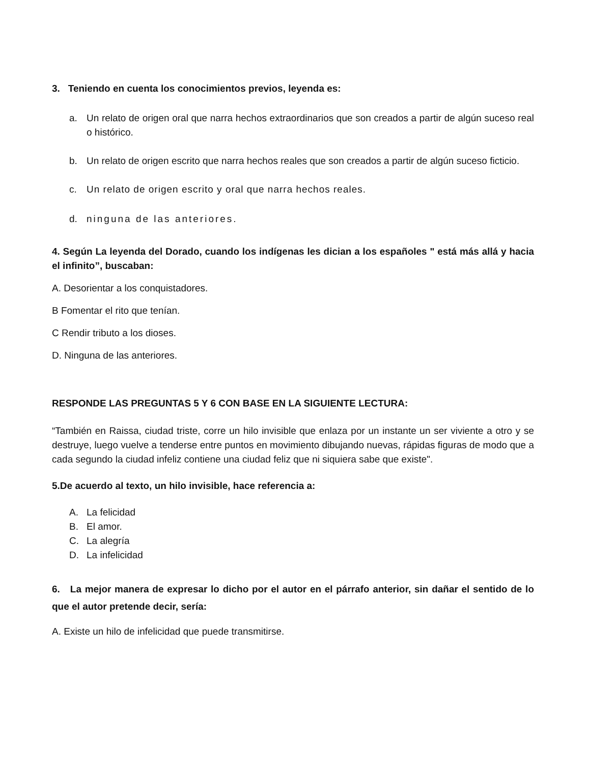3. Teniendo en cuenta los conocimientos previos, leyenda es:
a. Un relato de origen oral que narra hechos extraordinarios que son creados a partir de algún suceso real o histórico.
b. Un relato de origen escrito que narra hechos reales que son creados a partir de algún suceso ficticio.
c. Un relato de origen escrito y oral que narra hechos reales.
d. ninguna de las anteriores.
4. Según La leyenda del Dorado, cuando los indígenas les dician a los españoles " está más allá y hacia el infinito”, buscaban:
A. Desorientar a los conquistadores.
B Fomentar el rito que tenían.
C Rendir tributo a los dioses.
D. Ninguna de las anteriores.
RESPONDE LAS PREGUNTAS 5 Y 6 CON BASE EN LA SIGUIENTE LECTURA:
“También en Raissa, ciudad triste, corre un hilo invisible que enlaza por un instante un ser viviente a otro y se destruye, luego vuelve a tenderse entre puntos en movimiento dibujando nuevas, rápidas figuras de modo que a cada segundo la ciudad infeliz contiene una ciudad feliz que ni siquiera sabe que existe".
5.De acuerdo al texto, un hilo invisible, hace referencia a:
A. La felicidad
B. El amor.
C. La alegría
D. La infelicidad
6. La mejor manera de expresar lo dicho por el autor en el párrafo anterior, sin dañar el sentido de lo que el autor pretende decir, sería:
A. Existe un hilo de infelicidad que puede transmitirse.